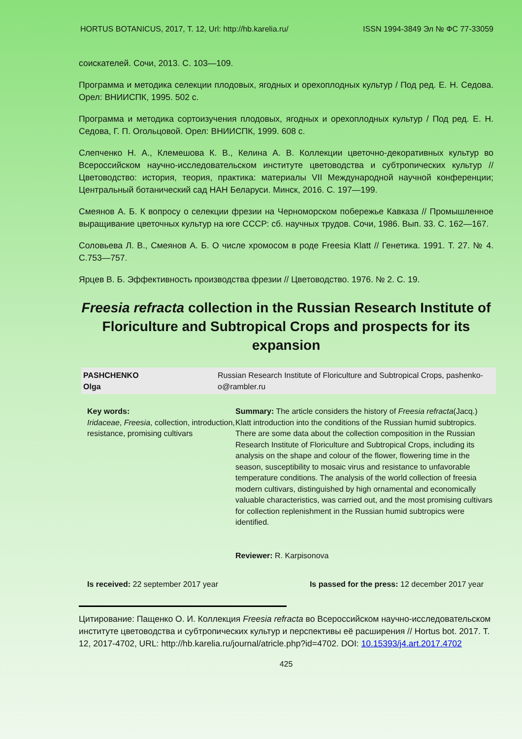HORTUS BOTANICUS, 2017, Т. 12, Url: http://hb.karelia.ru/ ISSN 1994-3849 Эл № ФС 77-33059
соискателей. Сочи, 2013. С. 103—109.
Программа и методика селекции плодовых, ягодных и орехоплодных культур / Под ред. Е. Н. Седова. Орел: ВНИИСПК, 1995. 502 с.
Программа и методика сортоизучения плодовых, ягодных и орехоплодных культур / Под ред. Е. Н. Седова, Г. П. Огольцовой. Орел: ВНИИСПК, 1999. 608 с.
Слепченко Н. А., Клемешова К. В., Келина А. В. Коллекции цветочно-декоративных культур во Всероссийском научно-исследовательском институте цветоводства и субтропических культур // Цветоводство: история, теория, практика: материалы VII Международной научной конференции; Центральный ботанический сад НАН Беларуси. Минск, 2016. С. 197—199.
Смеянов А. Б. К вопросу о селекции фрезии на Черноморском побережье Кавказа // Промышленное выращивание цветочных культур на юге СССР: сб. научных трудов. Сочи, 1986. Вып. 33. С. 162—167.
Соловьева Л. В., Смеянов А. Б. О числе хромосом в роде Freesia Klatt // Генетика. 1991. Т. 27. № 4. С.753—757.
Ярцев В. Б. Эффективность производства фрезии // Цветоводство. 1976. № 2. С. 19.
Freesia refracta collection in the Russian Research Institute of Floriculture and Subtropical Crops and prospects for its expansion
| PASHCHENKO Olga | Russian Research Institute of Floriculture and Subtropical Crops, pashenko-o@rambler.ru |
Key words:
Iridaceae, Freesia, collection, introduction, resistance, promising cultivars
Summary: The article considers the history of Freesia refracta(Jacq.) Klatt introduction into the conditions of the Russian humid subtropics. There are some data about the collection composition in the Russian Research Institute of Floriculture and Subtropical Crops, including its analysis on the shape and colour of the flower, flowering time in the season, susceptibility to mosaic virus and resistance to unfavorable temperature conditions. The analysis of the world collection of freesia modern cultivars, distinguished by high ornamental and economically valuable characteristics, was carried out, and the most promising cultivars for collection replenishment in the Russian humid subtropics were identified.
Reviewer: R. Karpisonova
Is received: 22 september 2017 year Is passed for the press: 12 december 2017 year
Цитирование: Пащенко О. И. Коллекция Freesia refracta во Всероссийском научно-исследовательском институте цветоводства и субтропических культур и перспективы её расширения // Hortus bot. 2017. Т. 12, 2017-4702, URL: http://hb.karelia.ru/journal/atricle.php?id=4702. DOI: 10.15393/j4.art.2017.4702
425